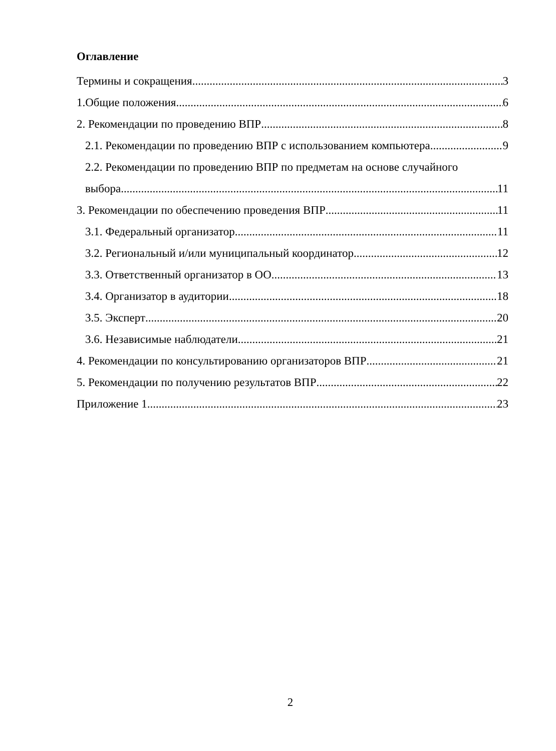Оглавление
Термины и сокращения 3
1.Общие положения 6
2. Рекомендации по проведению ВПР 8
2.1. Рекомендации по проведению ВПР с использованием компьютера 9
2.2. Рекомендации по проведению ВПР по предметам на основе случайного
выбора 11
3. Рекомендации по обеспечению проведения ВПР 11
3.1. Федеральный организатор 11
3.2. Региональный и/или муниципальный координатор 12
3.3. Ответственный организатор в ОО 13
3.4. Организатор в аудитории 18
3.5. Эксперт 20
3.6. Независимые наблюдатели 21
4. Рекомендации по консультированию организаторов ВПР 21
5. Рекомендации по получению результатов ВПР 22
Приложение 1 23
2